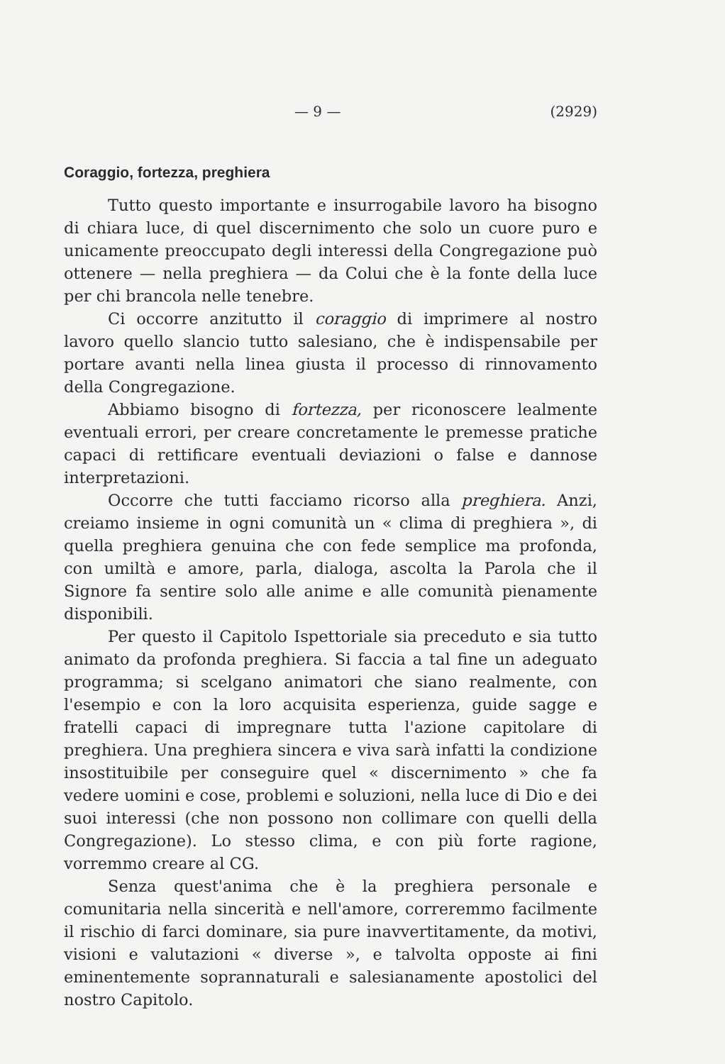— 9 — (2929)
Coraggio, fortezza, preghiera
Tutto questo importante e insurrogabile lavoro ha bisogno di chiara luce, di quel discernimento che solo un cuore puro e unicamente preoccupato degli interessi della Congregazione può ottenere — nella preghiera — da Colui che è la fonte della luce per chi brancola nelle tenebre.
Ci occorre anzitutto il coraggio di imprimere al nostro lavoro quello slancio tutto salesiano, che è indispensabile per portare avanti nella linea giusta il processo di rinnovamento della Congregazione.
Abbiamo bisogno di fortezza, per riconoscere lealmente eventuali errori, per creare concretamente le premesse pratiche capaci di rettificare eventuali deviazioni o false e dannose interpretazioni.
Occorre che tutti facciamo ricorso alla preghiera. Anzi, creiamo insieme in ogni comunità un « clima di preghiera », di quella preghiera genuina che con fede semplice ma profonda, con umiltà e amore, parla, dialoga, ascolta la Parola che il Signore fa sentire solo alle anime e alle comunità pienamente disponibili.
Per questo il Capitolo Ispettoriale sia preceduto e sia tutto animato da profonda preghiera. Si faccia a tal fine un adeguato programma; si scelgano animatori che siano realmente, con l'esempio e con la loro acquisita esperienza, guide sagge e fratelli capaci di impregnare tutta l'azione capitolare di preghiera. Una preghiera sincera e viva sarà infatti la condizione insostituibile per conseguire quel « discernimento » che fa vedere uomini e cose, problemi e soluzioni, nella luce di Dio e dei suoi interessi (che non possono non collimare con quelli della Congregazione). Lo stesso clima, e con più forte ragione, vorremmo creare al CG.
Senza quest'anima che è la preghiera personale e comunitaria nella sincerità e nell'amore, correremmo facilmente il rischio di farci dominare, sia pure inavvertitamente, da motivi, visioni e valutazioni « diverse », e talvolta opposte ai fini eminentemente soprannaturali e salesianamente apostolici del nostro Capitolo.